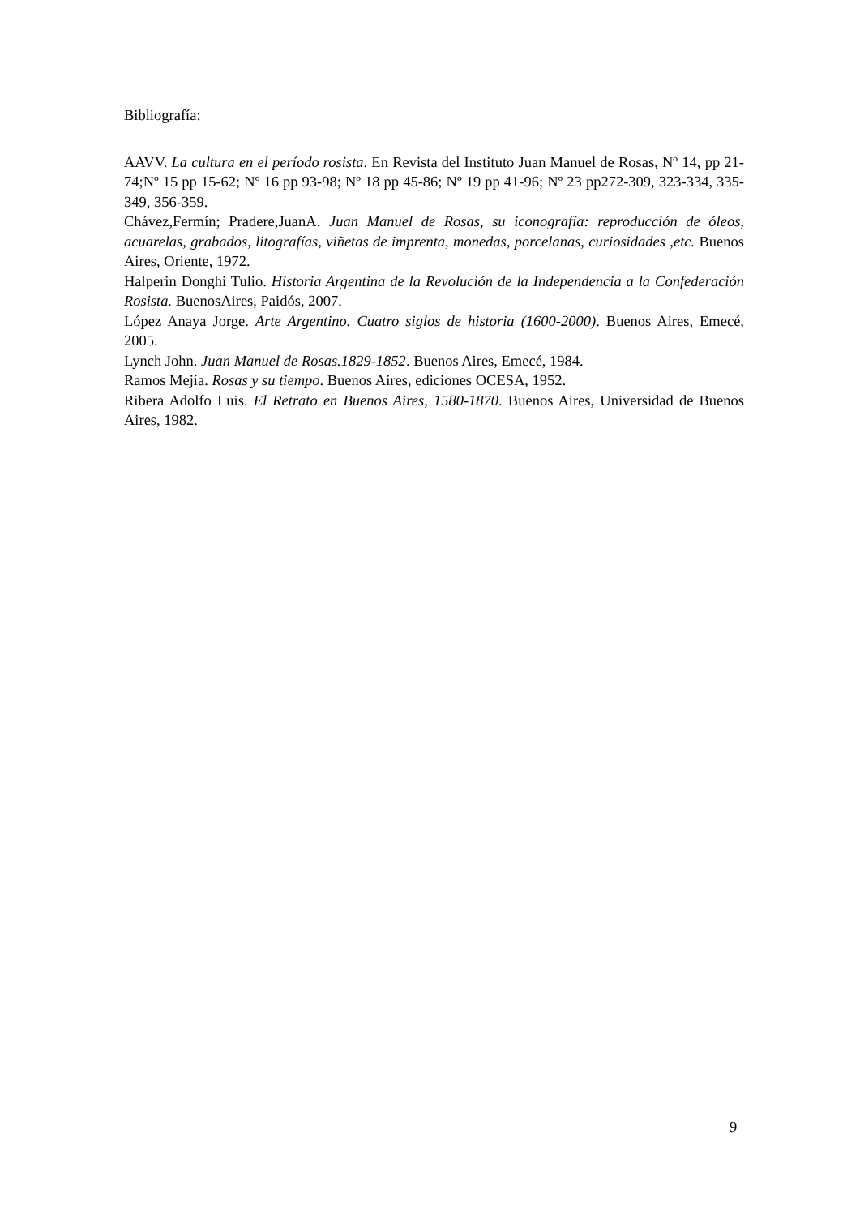Bibliografía:
AAVV. La cultura en el período rosista. En Revista del Instituto Juan Manuel de Rosas, Nº 14, pp 21-74;Nº 15 pp 15-62; Nº 16 pp 93-98; Nº 18 pp 45-86; Nº 19 pp 41-96; Nº 23 pp272-309, 323-334, 335-349, 356-359.
Chávez,Fermín; Pradere,JuanA. Juan Manuel de Rosas, su iconografía: reproducción de óleos, acuarelas, grabados, litografías, viñetas de imprenta, monedas, porcelanas, curiosidades ,etc. Buenos Aires, Oriente, 1972.
Halperin Donghi Tulio. Historia Argentina de la Revolución de la Independencia a la Confederación Rosista. BuenosAires, Paidós, 2007.
López Anaya Jorge. Arte Argentino. Cuatro siglos de historia (1600-2000). Buenos Aires, Emecé, 2005.
Lynch John. Juan Manuel de Rosas.1829-1852. Buenos Aires, Emecé, 1984.
Ramos Mejía. Rosas y su tiempo. Buenos Aires, ediciones OCESA, 1952.
Ribera Adolfo Luis. El Retrato en Buenos Aires, 1580-1870. Buenos Aires, Universidad de Buenos Aires, 1982.
9